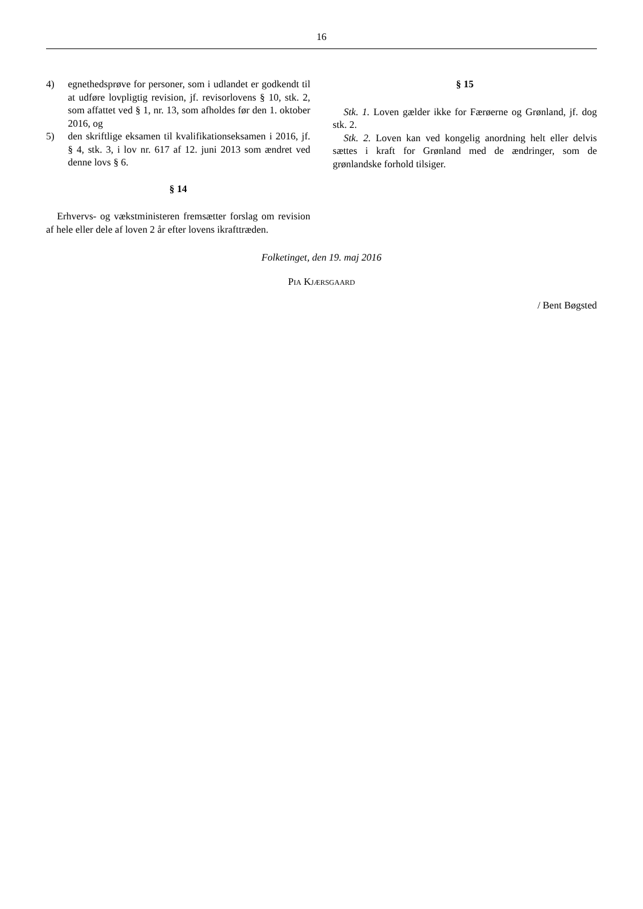16
4) egnethedsprøve for personer, som i udlandet er godkendt til at udføre lovpligtig revision, jf. revisorlovens § 10, stk. 2, som affattet ved § 1, nr. 13, som afholdes før den 1. oktober 2016, og
5) den skriftlige eksamen til kvalifikationseksamen i 2016, jf. § 4, stk. 3, i lov nr. 617 af 12. juni 2013 som ændret ved denne lovs § 6.
§ 14
Erhvervs- og vækstministeren fremsætter forslag om revision af hele eller dele af loven 2 år efter lovens ikrafttræden.
§ 15
Stk. 1. Loven gælder ikke for Færøerne og Grønland, jf. dog stk. 2.
Stk. 2. Loven kan ved kongelig anordning helt eller delvis sættes i kraft for Grønland med de ændringer, som de grønlandske forhold tilsiger.
Folketinget, den 19. maj 2016
Pia Kjærsgaard
/ Bent Bøgsted